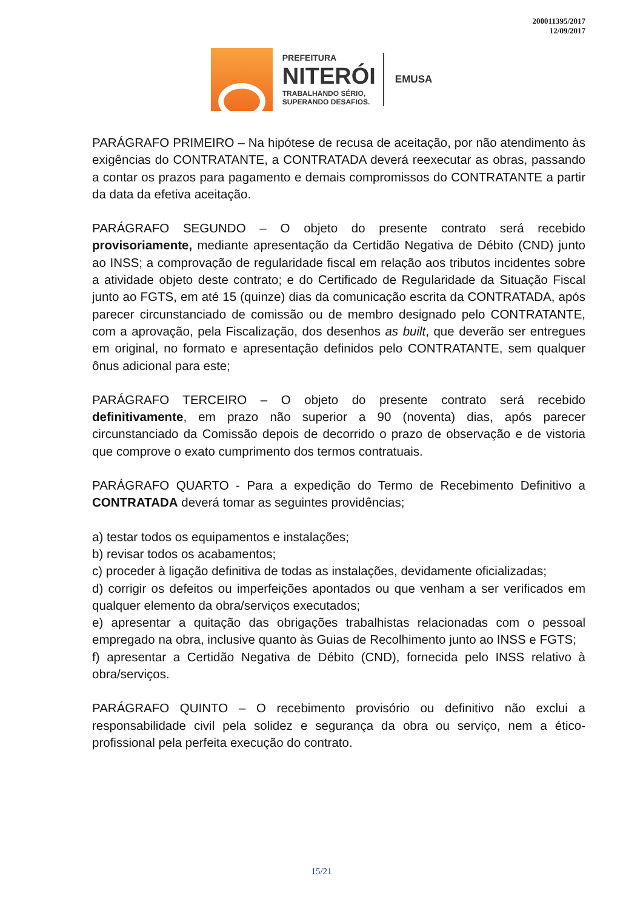200011395/2017
12/09/2017
PREFEITURA
NITERÓI
TRABALHANDO SÉRIO,
SUPERANDO DESAFIOS.
EMUSA
PARÁGRAFO PRIMEIRO – Na hipótese de recusa de aceitação, por não atendimento às exigências do CONTRATANTE, a CONTRATADA deverá reexecutar as obras, passando a contar os prazos para pagamento e demais compromissos do CONTRATANTE a partir da data da efetiva aceitação.
PARÁGRAFO SEGUNDO – O objeto do presente contrato será recebido provisoriamente, mediante apresentação da Certidão Negativa de Débito (CND) junto ao INSS; a comprovação de regularidade fiscal em relação aos tributos incidentes sobre a atividade objeto deste contrato; e do Certificado de Regularidade da Situação Fiscal junto ao FGTS, em até 15 (quinze) dias da comunicação escrita da CONTRATADA, após parecer circunstanciado de comissão ou de membro designado pelo CONTRATANTE, com a aprovação, pela Fiscalização, dos desenhos as built, que deverão ser entregues em original, no formato e apresentação definidos pelo CONTRATANTE, sem qualquer ônus adicional para este;
PARÁGRAFO TERCEIRO – O objeto do presente contrato será recebido definitivamente, em prazo não superior a 90 (noventa) dias, após parecer circunstanciado da Comissão depois de decorrido o prazo de observação e de vistoria que comprove o exato cumprimento dos termos contratuais.
PARÁGRAFO QUARTO - Para a expedição do Termo de Recebimento Definitivo a CONTRATADA deverá tomar as seguintes providências;
a) testar todos os equipamentos e instalações;
b) revisar todos os acabamentos;
c) proceder à ligação definitiva de todas as instalações, devidamente oficializadas;
d) corrigir os defeitos ou imperfeições apontados ou que venham a ser verificados em qualquer elemento da obra/serviços executados;
e) apresentar a quitação das obrigações trabalhistas relacionadas com o pessoal empregado na obra, inclusive quanto às Guias de Recolhimento junto ao INSS e FGTS;
f) apresentar a Certidão Negativa de Débito (CND), fornecida pelo INSS relativo à obra/serviços.
PARÁGRAFO QUINTO – O recebimento provisório ou definitivo não exclui a responsabilidade civil pela solidez e segurança da obra ou serviço, nem a ético-profissional pela perfeita execução do contrato.
15/21